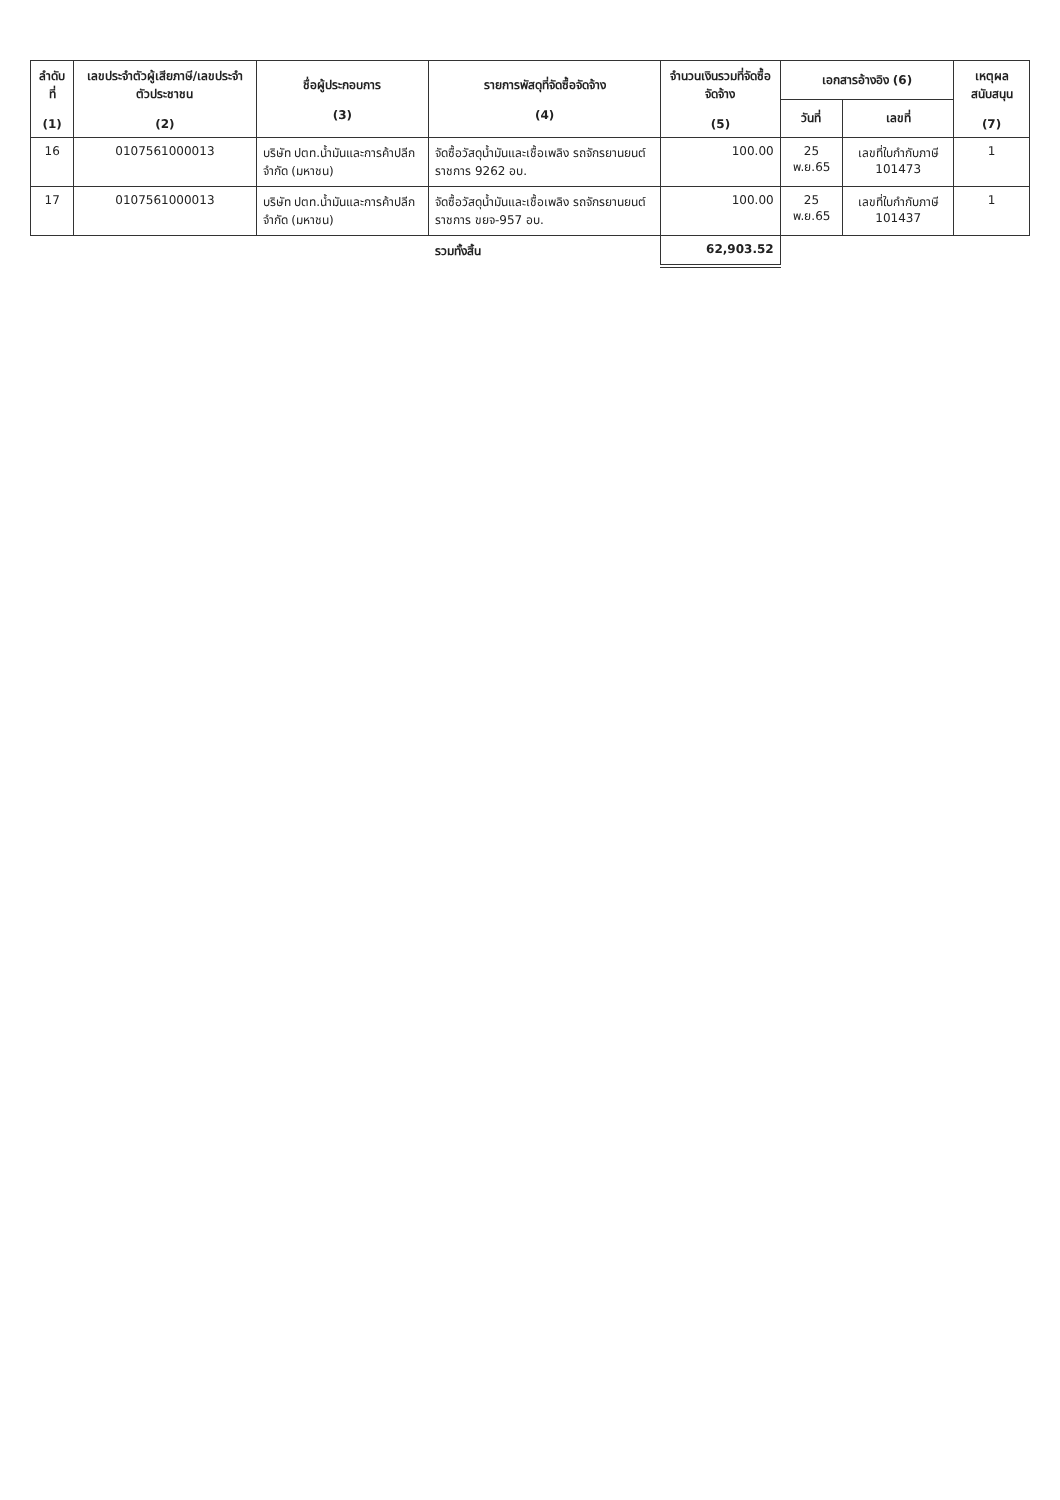| ลำดับที่ (1) | เลขประจำตัวผู้เสียภาษี/เลขประจำตัวประชาชน (2) | ชื่อผู้ประกอบการ (3) | รายการพัสดุที่จัดซื้อจัดจ้าง (4) | จำนวนเงินรวมที่จัดซื้อจัดจ้าง (5) | เอกสารอ้างอิง (6) | | เหตุผลสนับสนุน (7) |
| --- | --- | --- | --- | --- | --- | --- | --- |
| | | | | | วันที่ | เลขที่ | |
| 16 | 0107561000013 | บริษัท ปตท.น้ำมันและการค้าปลีก จำกัด (มหาชน) | จัดซื้อวัสดุน้ำมันและเชื้อเพลิง รถจักรยานยนต์ราชการ 9262 อบ. | 100.00 | 25 พ.ย.65 | เลขที่ใบกำกับภาษี 101473 | 1 |
| 17 | 0107561000013 | บริษัท ปตท.น้ำมันและการค้าปลีก จำกัด (มหาชน) | จัดซื้อวัสดุน้ำมันและเชื้อเพลิง รถจักรยานยนต์ราชการ ขยจ-957 อบ. | 100.00 | 25 พ.ย.65 | เลขที่ใบกำกับภาษี 101437 | 1 |
| | | | รวมทั้งสิ้น | 62,903.52 | | | |